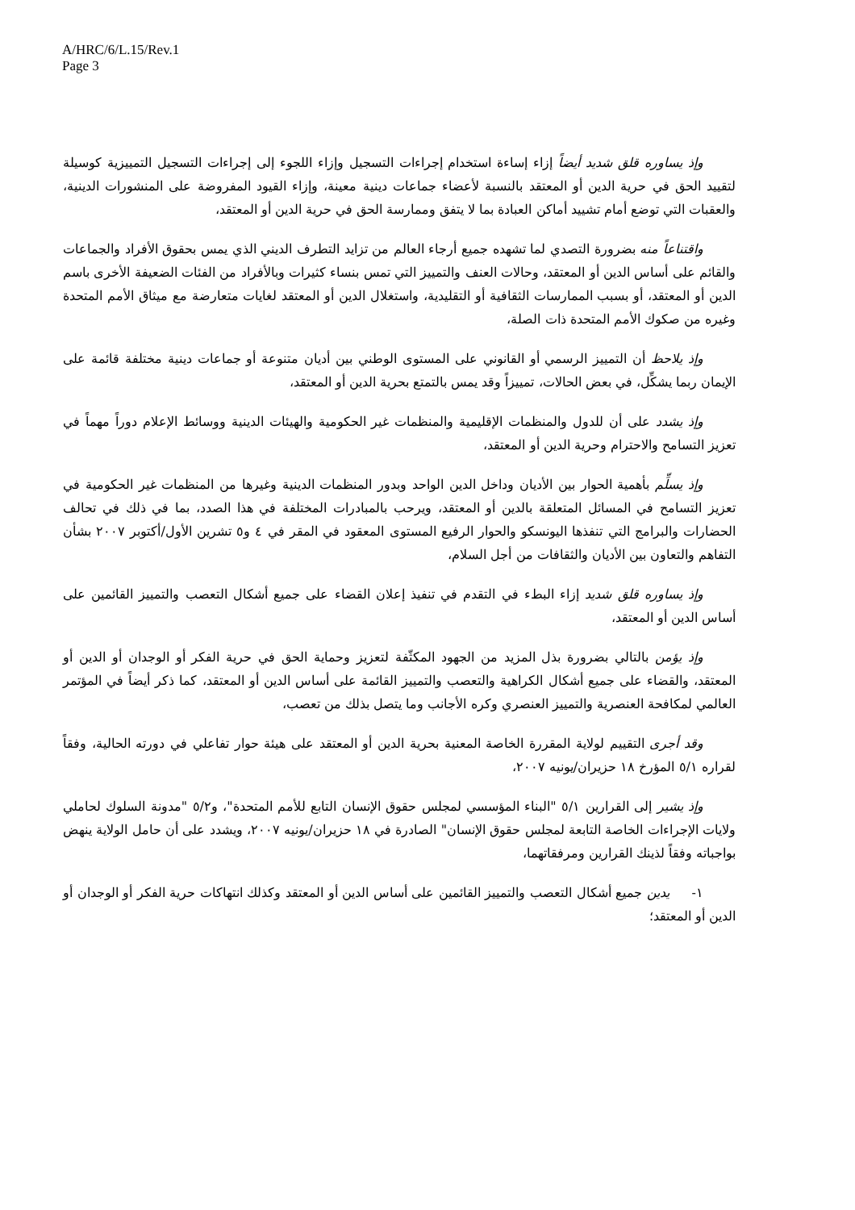A/HRC/6/L.15/Rev.1
Page 3
وإذ يساوره قلق شديد أيضاً إزاء إساءة استخدام إجراءات التسجيل وإزاء اللجوء إلى إجراءات التسجيل التمييزية كوسيلة لتقييد الحق في حرية الدين أو المعتقد بالنسبة لأعضاء جماعات دينية معينة، وإزاء القيود المفروضة على المنشورات الدينية، والعقبات التي توضع أمام تشييد أماكن العبادة بما لا يتفق وممارسة الحق في حرية الدين أو المعتقد،
واقتناعاً منه بضرورة التصدي لما تشهده جميع أرجاء العالم من تزايد التطرف الديني الذي يمس بحقوق الأفراد والجماعات والقائم على أساس الدين أو المعتقد، وحالات العنف والتمييز التي تمس بنساء كثيرات وبالأفراد من الفئات الضعيفة الأخرى باسم الدين أو المعتقد، أو بسبب الممارسات الثقافية أو التقليدية، واستغلال الدين أو المعتقد لغايات متعارضة مع ميثاق الأمم المتحدة وغيره من صكوك الأمم المتحدة ذات الصلة،
وإذ يلاحظ أن التمييز الرسمي أو القانوني على المستوى الوطني بين أديان متنوعة أو جماعات دينية مختلفة قائمة على الإيمان ربما يشكِّل، في بعض الحالات، تمييزاً وقد يمس بالتمتع بحرية الدين أو المعتقد،
وإذ يشدد على أن للدول والمنظمات الإقليمية والمنظمات غير الحكومية والهيئات الدينية ووسائط الإعلام دوراً مهماً في تعزيز التسامح والاحترام وحرية الدين أو المعتقد،
وإذ يسلِّم بأهمية الحوار بين الأديان وداخل الدين الواحد وبدور المنظمات الدينية وغيرها من المنظمات غير الحكومية في تعزيز التسامح في المسائل المتعلقة بالدين أو المعتقد، ويرحب بالمبادرات المختلفة في هذا الصدد، بما في ذلك في تحالف الحضارات والبرامج التي تنفذها اليونسكو والحوار الرفيع المستوى المعقود في المقر في ٤ و٥ تشرين الأول/أكتوبر ٢٠٠٧ بشأن التفاهم والتعاون بين الأديان والثقافات من أجل السلام،
وإذ يساوره قلق شديد إزاء البطء في التقدم في تنفيذ إعلان القضاء على جميع أشكال التعصب والتمييز القائمين على أساس الدين أو المعتقد،
وإذ يؤمن بالتالي بضرورة بذل المزيد من الجهود المكثّفة لتعزيز وحماية الحق في حرية الفكر أو الوجدان أو الدين أو المعتقد، والقضاء على جميع أشكال الكراهية والتعصب والتمييز القائمة على أساس الدين أو المعتقد، كما ذكر أيضاً في المؤتمر العالمي لمكافحة العنصرية والتمييز العنصري وكره الأجانب وما يتصل بذلك من تعصب،
وقد أجرى التقييم لولاية المقررة الخاصة المعنية بحرية الدين أو المعتقد على هيئة حوار تفاعلي في دورته الحالية، وفقاً لقراره ٥/١ المؤرخ ١٨ حزيران/يونيه ٢٠٠٧،
وإذ يشير إلى القرارين ٥/١ "البناء المؤسسي لمجلس حقوق الإنسان التابع للأمم المتحدة"، و٥/٢ "مدونة السلوك لحاملي ولايات الإجراءات الخاصة التابعة لمجلس حقوق الإنسان" الصادرة في ١٨ حزيران/يونيه ٢٠٠٧، ويشدد على أن حامل الولاية ينهض بواجباته وفقاً لذينك القرارين ومرفقاتهما،
١- يدين جميع أشكال التعصب والتمييز القائمين على أساس الدين أو المعتقد وكذلك انتهاكات حرية الفكر أو الوجدان أو الدين أو المعتقد؛